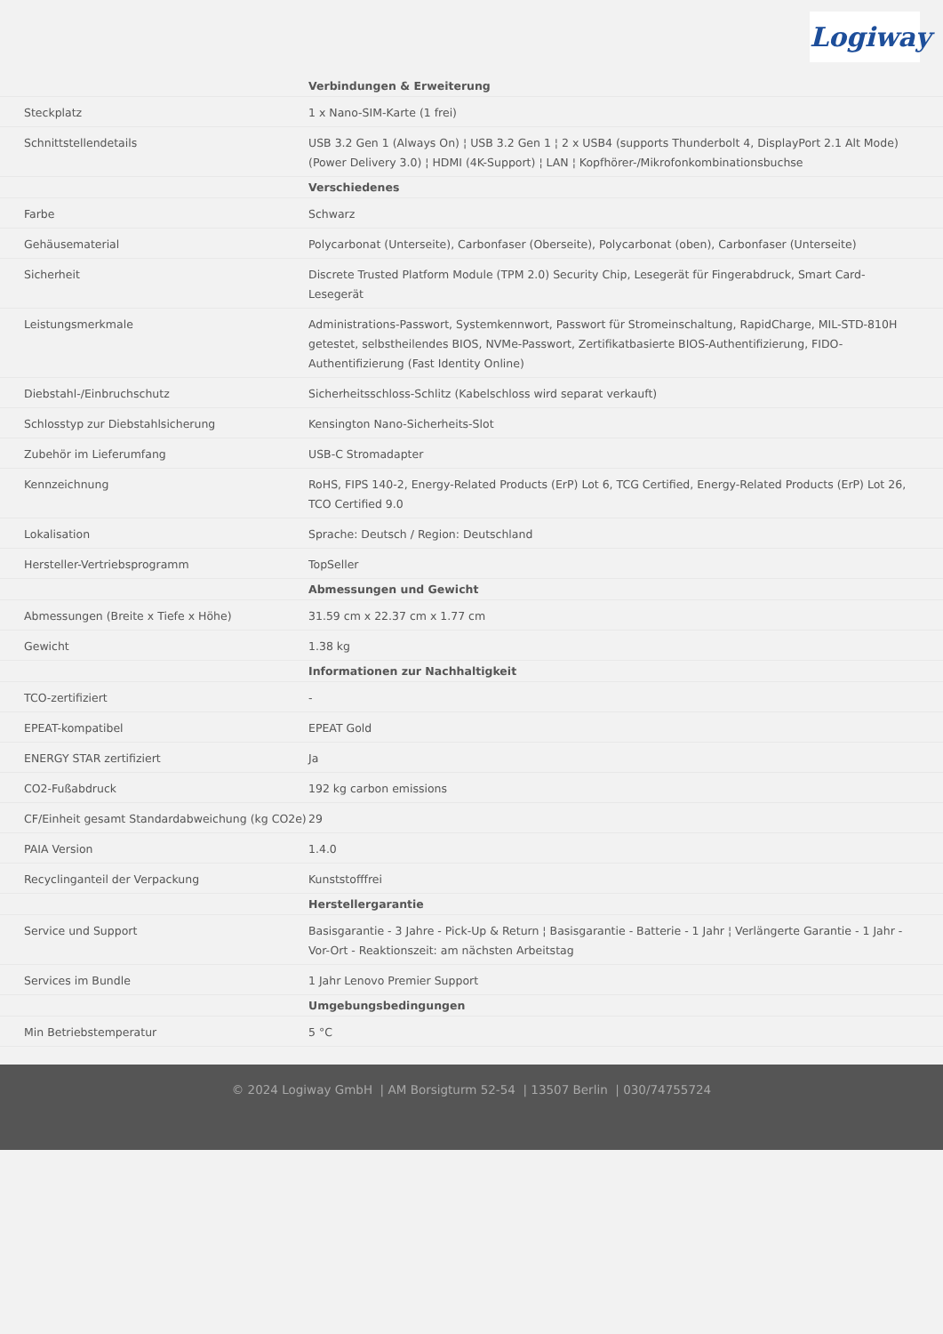Logiway
| | Verbindungen & Erweiterung |
| Steckplatz | 1 x Nano-SIM-Karte (1 frei) |
| Schnittstellendetails | USB 3.2 Gen 1 (Always On) ¦ USB 3.2 Gen 1 ¦ 2 x USB4 (supports Thunderbolt 4, DisplayPort 2.1 Alt Mode) (Power Delivery 3.0) ¦ HDMI (4K-Support) ¦ LAN ¦ Kopfhörer-/Mikrofonkombinationsbuchse |
| | Verschiedenes |
| Farbe | Schwarz |
| Gehäusematerial | Polycarbonat (Unterseite), Carbonfaser (Oberseite), Polycarbonat (oben), Carbonfaser (Unterseite) |
| Sicherheit | Discrete Trusted Platform Module (TPM 2.0) Security Chip, Lesegerät für Fingerabdruck, Smart Card-Lesegerät |
| Leistungsmerkmale | Administrations-Passwort, Systemkennwort, Passwort für Stromeinschaltung, RapidCharge, MIL-STD-810H getestet, selbstheilendes BIOS, NVMe-Passwort, Zertifikatbasierte BIOS-Authentifizierung, FIDO-Authentifizierung (Fast Identity Online) |
| Diebstahl-/Einbruchschutz | Sicherheitsschloss-Schlitz (Kabelschloss wird separat verkauft) |
| Schlosstyp zur Diebstahlsicherung | Kensington Nano-Sicherheits-Slot |
| Zubehör im Lieferumfang | USB-C Stromadapter |
| Kennzeichnung | RoHS, FIPS 140-2, Energy-Related Products (ErP) Lot 6, TCG Certified, Energy-Related Products (ErP) Lot 26, TCO Certified 9.0 |
| Lokalisation | Sprache: Deutsch / Region: Deutschland |
| Hersteller-Vertriebsprogramm | TopSeller |
| | Abmessungen und Gewicht |
| Abmessungen (Breite x Tiefe x Höhe) | 31.59 cm x 22.37 cm x 1.77 cm |
| Gewicht | 1.38 kg |
| | Informationen zur Nachhaltigkeit |
| TCO-zertifiziert | - |
| EPEAT-kompatibel | EPEAT Gold |
| ENERGY STAR zertifiziert | Ja |
| CO2-Fußabdruck | 192 kg carbon emissions |
| CF/Einheit gesamt Standardabweichung (kg CO2e) | 29 |
| PAIA Version | 1.4.0 |
| Recyclinganteil der Verpackung | Kunststofffrei |
| | Herstellergarantie |
| Service und Support | Basisgarantie - 3 Jahre - Pick-Up & Return ¦ Basisgarantie - Batterie - 1 Jahr ¦ Verlängerte Garantie - 1 Jahr - Vor-Ort - Reaktionszeit: am nächsten Arbeitstag |
| Services im Bundle | 1 Jahr Lenovo Premier Support |
| | Umgebungsbedingungen |
| Min Betriebstemperatur | 5 °C |
© 2024 Logiway GmbH | AM Borsigturm 52-54 | 13507 Berlin | 030/74755724